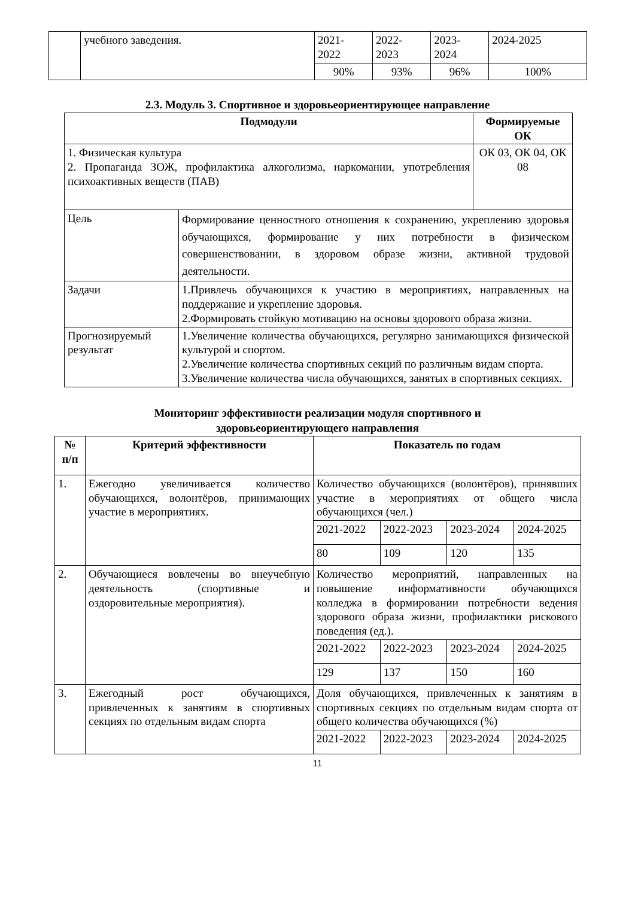| | учебного заведения. | 2021- 2022 | 2022- 2023 | 2023- 2024 | 2024-2025 |
| | | 90% | 93% | 96% | 100% |
2.3. Модуль 3. Спортивное и здоровьеориентирующее направление
| Подмодули | | Формируемые ОК |
| --- | --- | --- |
| 1. Физическая культура 2. Пропаганда ЗОЖ, профилактика алкоголизма, наркомании, употребления психоактивных веществ (ПАВ) | | ОК 03, ОК 04, ОК 08 |
| Цель | Формирование ценностного отношения к сохранению, укреплению здоровья обучающихся, формирование у них потребности в физическом совершенствовании, в здоровом образе жизни, активной трудовой деятельности. | |
| Задачи | 1.Привлечь обучающихся к участию в мероприятиях, направленных на поддержание и укрепление здоровья. 2.Формировать стойкую мотивацию на основы здорового образа жизни. | |
| Прогнозируемый результат | 1.Увеличение количества обучающихся, регулярно занимающихся физической культурой и спортом. 2.Увеличение количества спортивных секций по различным видам спорта. 3.Увеличение количества числа обучающихся, занятых в спортивных секциях. | |
Мониторинг эффективности реализации модуля спортивного и
здоровьеориентирующего направления
| № п/п | Критерий эффективности | Показатель по годам | | | |
| --- | --- | --- | --- | --- | --- |
| 1. | Ежегодно увеличивается количество обучающихся, волонтёров, принимающих участие в мероприятиях. | Количество обучающихся (волонтёров), принявших участие в мероприятиях от общего числа обучающихся (чел.) | | | |
| | | 2021-2022 | 2022-2023 | 2023-2024 | 2024-2025 |
| | | 80 | 109 | 120 | 135 |
| 2. | Обучающиеся вовлечены во внеучебную деятельность (спортивные и оздоровительные мероприятия). | Количество мероприятий, направленных на повышение информативности обучающихся колледжа в формировании потребности ведения здорового образа жизни, профилактики рискового поведения (ед.). | | | |
| | | 2021-2022 | 2022-2023 | 2023-2024 | 2024-2025 |
| | | 129 | 137 | 150 | 160 |
| 3. | Ежегодный рост обучающихся, привлеченных к занятиям в спортивных секциях по отдельным видам спорта | Доля обучающихся, привлеченных к занятиям в спортивных секциях по отдельным видам спорта от общего количества обучающихся (%) | | | |
| | | 2021-2022 | 2022-2023 | 2023-2024 | 2024-2025 |
11